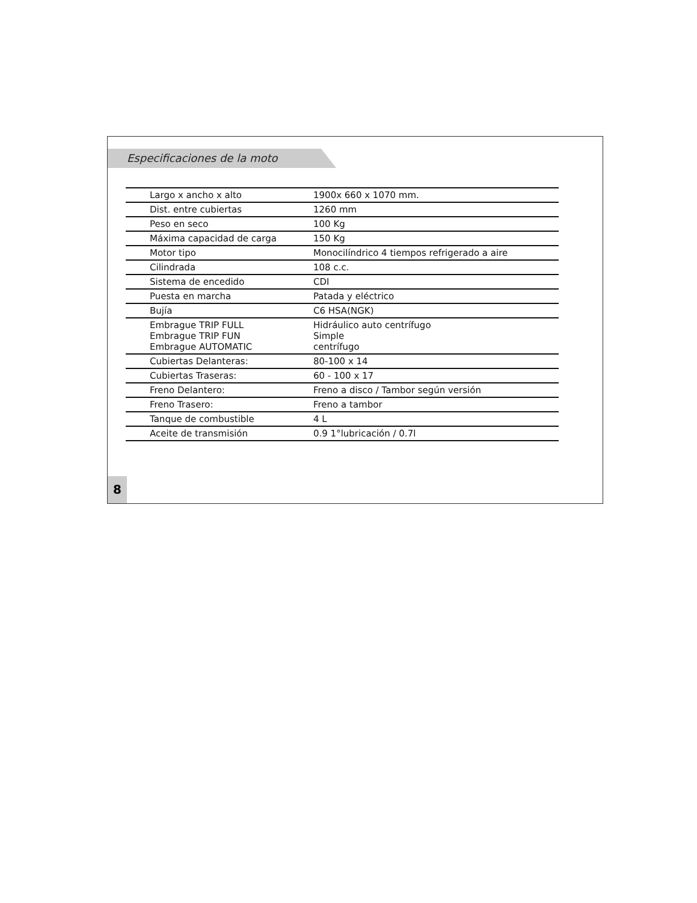Especificaciones de la moto
| Largo x ancho x alto | 1900x 660 x 1070 mm. |
| Dist. entre cubiertas | 1260 mm |
| Peso en seco | 100 Kg |
| Máxima capacidad de carga | 150 Kg |
| Motor tipo | Monocilíndrico 4 tiempos refrigerado a aire |
| Cilindrada | 108 c.c. |
| Sistema de encedido | CDI |
| Puesta en marcha | Patada y eléctrico |
| Bujía | C6 HSA(NGK) |
| Embrague TRIP FULL Embrague TRIP FUN Embrague AUTOMATIC | Hidráulico auto centrífugo Simple centrífugo |
| Cubiertas Delanteras: | 80-100 x 14 |
| Cubiertas Traseras: | 60 - 100 x 17 |
| Freno Delantero: | Freno a disco / Tambor según versión |
| Freno Trasero: | Freno a tambor |
| Tanque de combustible | 4 L |
| Aceite de transmisión | 0.9 1°lubricación / 0.7l |
8